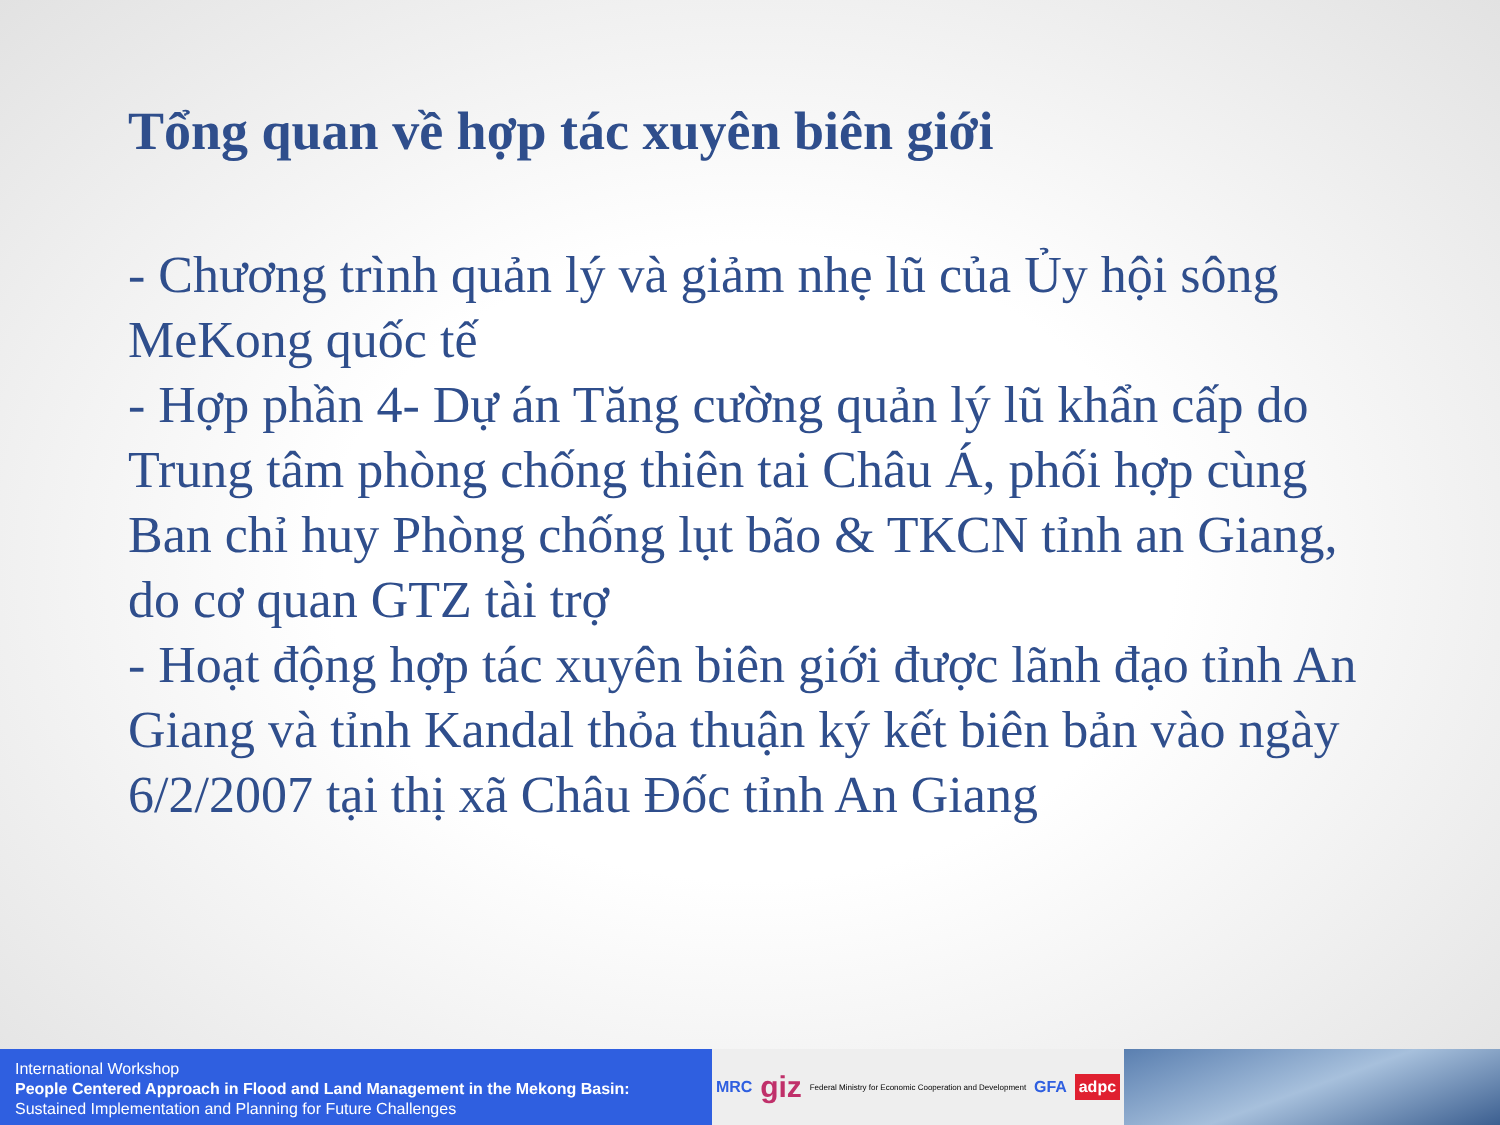Tổng quan về hợp tác xuyên biên giới
- Chương trình quản lý và giảm nhẹ lũ của Ủy hội sông MeKong quốc tế
- Hợp phần 4- Dự án Tăng cường quản lý lũ khẩn cấp do Trung tâm phòng chống thiên tai Châu Á, phối hợp cùng Ban chỉ huy Phòng chống lụt bão & TKCN tỉnh an Giang, do cơ quan GTZ tài trợ
- Hoạt động hợp tác xuyên biên giới được lãnh đạo tỉnh An Giang và tỉnh Kandal thỏa thuận ký kết biên bản vào ngày 6/2/2007 tại thị xã Châu Đốc tỉnh An Giang
International Workshop
People Centered Approach in Flood and Land Management in the Mekong Basin:
Sustained Implementation and Planning for Future Challenges
MRC giz Federal Ministry for Economic Cooperation and Development GFA adpc